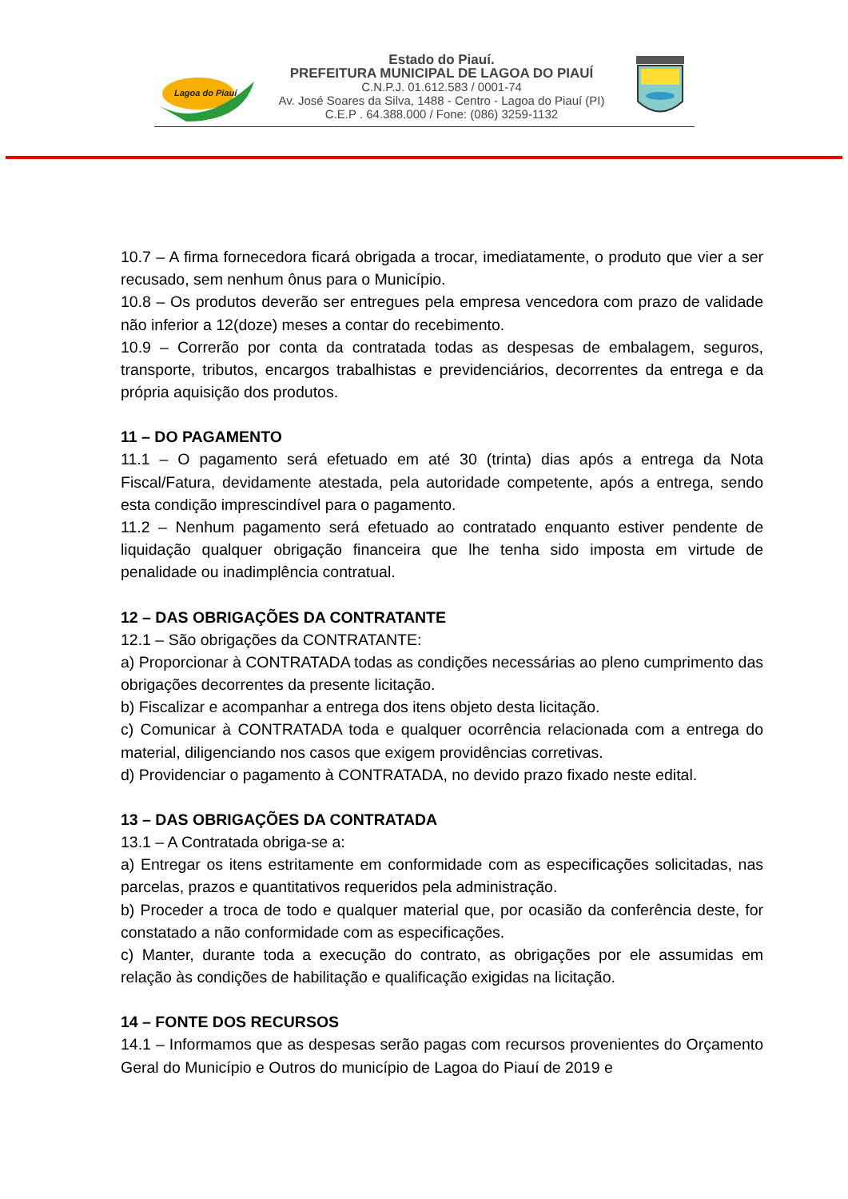Lagoa do Piauí
Estado do Piauí.
PREFEITURA MUNICIPAL DE LAGOA DO PIAUÍ
C.N.P.J. 01.612.583 / 0001-74
Av. José Soares da Silva, 1488 - Centro - Lagoa do Piauí (PI)
C.E.P . 64.388.000 / Fone: (086) 3259-1132
10.7 – A firma fornecedora ficará obrigada a trocar, imediatamente, o produto que vier a ser recusado, sem nenhum ônus para o Município.
10.8 – Os produtos deverão ser entregues pela empresa vencedora com prazo de validade não inferior a 12(doze) meses a contar do recebimento.
10.9 – Correrão por conta da contratada todas as despesas de embalagem, seguros, transporte, tributos, encargos trabalhistas e previdenciários, decorrentes da entrega e da própria aquisição dos produtos.
11 – DO PAGAMENTO
11.1 – O pagamento será efetuado em até 30 (trinta) dias após a entrega da Nota Fiscal/Fatura, devidamente atestada, pela autoridade competente, após a entrega, sendo esta condição imprescindível para o pagamento.
11.2 – Nenhum pagamento será efetuado ao contratado enquanto estiver pendente de liquidação qualquer obrigação financeira que lhe tenha sido imposta em virtude de penalidade ou inadimplência contratual.
12 – DAS OBRIGAÇÕES DA CONTRATANTE
12.1 – São obrigações da CONTRATANTE:
a) Proporcionar à CONTRATADA todas as condições necessárias ao pleno cumprimento das obrigações decorrentes da presente licitação.
b) Fiscalizar e acompanhar a entrega dos itens objeto desta licitação.
c) Comunicar à CONTRATADA toda e qualquer ocorrência relacionada com a entrega do material, diligenciando nos casos que exigem providências corretivas.
d) Providenciar o pagamento à CONTRATADA, no devido prazo fixado neste edital.
13 – DAS OBRIGAÇÕES DA CONTRATADA
13.1 – A Contratada obriga-se a:
a) Entregar os itens estritamente em conformidade com as especificações solicitadas, nas parcelas, prazos e quantitativos requeridos pela administração.
b) Proceder a troca de todo e qualquer material que, por ocasião da conferência deste, for constatado a não conformidade com as especificações.
c) Manter, durante toda a execução do contrato, as obrigações por ele assumidas em relação às condições de habilitação e qualificação exigidas na licitação.
14 – FONTE DOS RECURSOS
14.1 – Informamos que as despesas serão pagas com recursos provenientes do Orçamento Geral do Município e Outros do município de Lagoa do Piauí de 2019 e